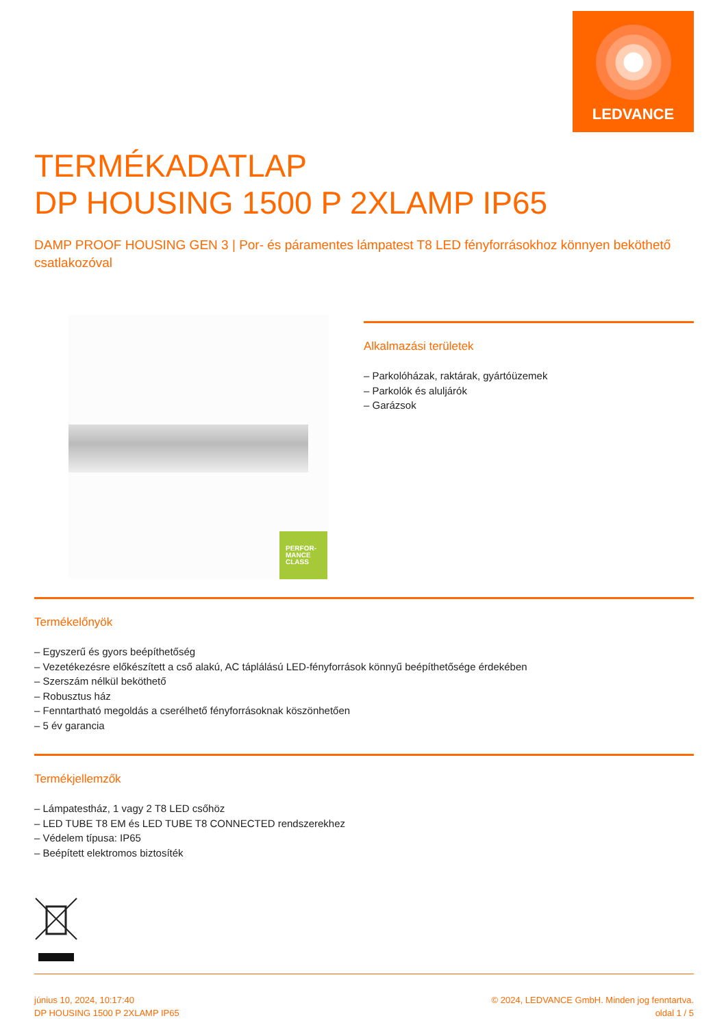LEDVANCE
TERMÉKADATLAP
DP HOUSING 1500 P 2XLAMP IP65
DAMP PROOF HOUSING GEN 3 | Por- és páramentes lámpatest T8 LED fényforrásokhoz könnyen beköthető csatlakozóval
PERFOR-
MANCE
CLASS
Alkalmazási területek
– Parkolóházak, raktárak, gyártóüzemek
– Parkolók és aluljárók
– Garázsok
Termékelőnyök
– Egyszerű és gyors beépíthetőség
– Vezetékezésre előkészített a cső alakú, AC táplálású LED-fényforrások könnyű beépíthetősége érdekében
– Szerszám nélkül beköthető
– Robusztus ház
– Fenntartható megoldás a cserélhető fényforrásoknak köszönhetően
– 5 év garancia
Termékjellemzők
– Lámpatestház, 1 vagy 2 T8 LED csőhöz
– LED TUBE T8 EM és LED TUBE T8 CONNECTED rendszerekhez
– Védelem típusa: IP65
– Beépített elektromos biztosíték
június 10, 2024, 10:17:40
DP HOUSING 1500 P 2XLAMP IP65
© 2024, LEDVANCE GmbH. Minden jog fenntartva.
oldal 1 / 5